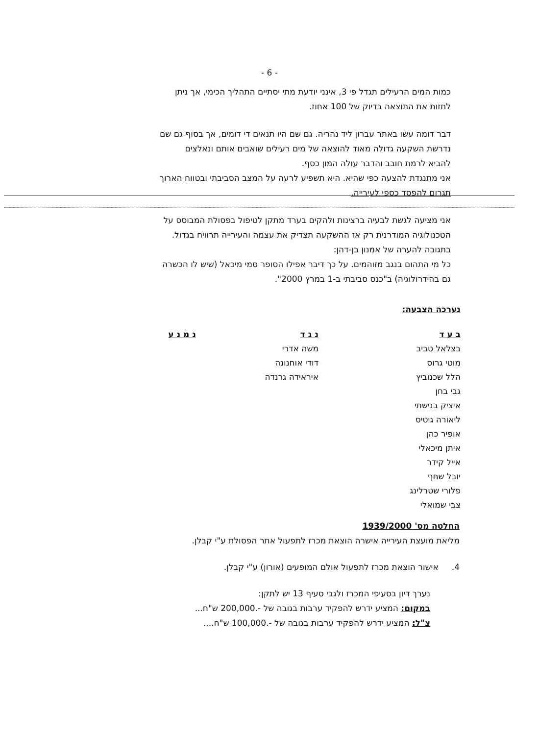- 6 -
כמות המים הרעילים תגדל פי 3, אינני יודעת מתי יסתיים התהליך הכימי, אך ניתן
לחזות את התוצאה בדיוק של 100 אחוז.
דבר דומה עשו באתר עברון ליד נהריה. גם שם היו תנאים די דומים, אך בסוף גם שם
נדרשת השקעה גדולה מאוד להוצאה של מים רעילים שואבים אותם ונאלצים
להביא לרמת חובב והדבר עולה המון כסף.
אני מתנגדת להצעה כפי שהיא. היא תשפיע לרעה על המצב הסביבתי ובטווח הארוך
תגרום להפסד כספי לעירייה.
אני מציעה לגשת לבעיה ברצינות ולהקים בערד מתקן לטיפול בפסולת המבוסס על
הטכנולוגיה המודרנית רק אז ההשקעה תצדיק את עצמה והעירייה תרוויח בגדול.
בתגובה להערה של אמנון בן-דהן:
כל מי התהום בנגב מזוהמים. על כך דיבר אפילו הסופר סמי מיכאל (שיש לו הכשרה
גם בהידרולוגיה) ב"כנס סביבתי ב-1 במרץ 2000".
נערכה הצבעה:
| ב ע ד | נ ג ד | נ מ נ ע |
| --- | --- | --- |
| בצלאל טביב | משה אדרי | |
| מוטי גרוס | דודי אוחנונה | |
| הלל שכנוביץ | איראידה גרנדה | |
| גבי בחן | | |
| איציק בנישתי | | |
| ליאורה גיטיס | | |
| אופיר כהן | | |
| איתן מיכאלי | | |
| אייל קידר | | |
| יובל שחף | | |
| פלורי שטרלינג | | |
| צבי שמואלי | | |
החלטה מס' 1939/2000
מליאת מועצת העירייה אישרה הוצאת מכרז לתפעול אתר הפסולת ע"י קבלן.
4. אישור הוצאת מכרז לתפעול אולם המופעים (אורון) ע"י קבלן.
נערך דיון בסעיפי המכרז ולגבי סעיף 13 יש לתקן:
במקום: המציע ידרש להפקיד ערבות בגובה של -.200,000 ש"ח...
צ"ל: המציע ידרש להפקיד ערבות בגובה של -.100,000 ש"ח....